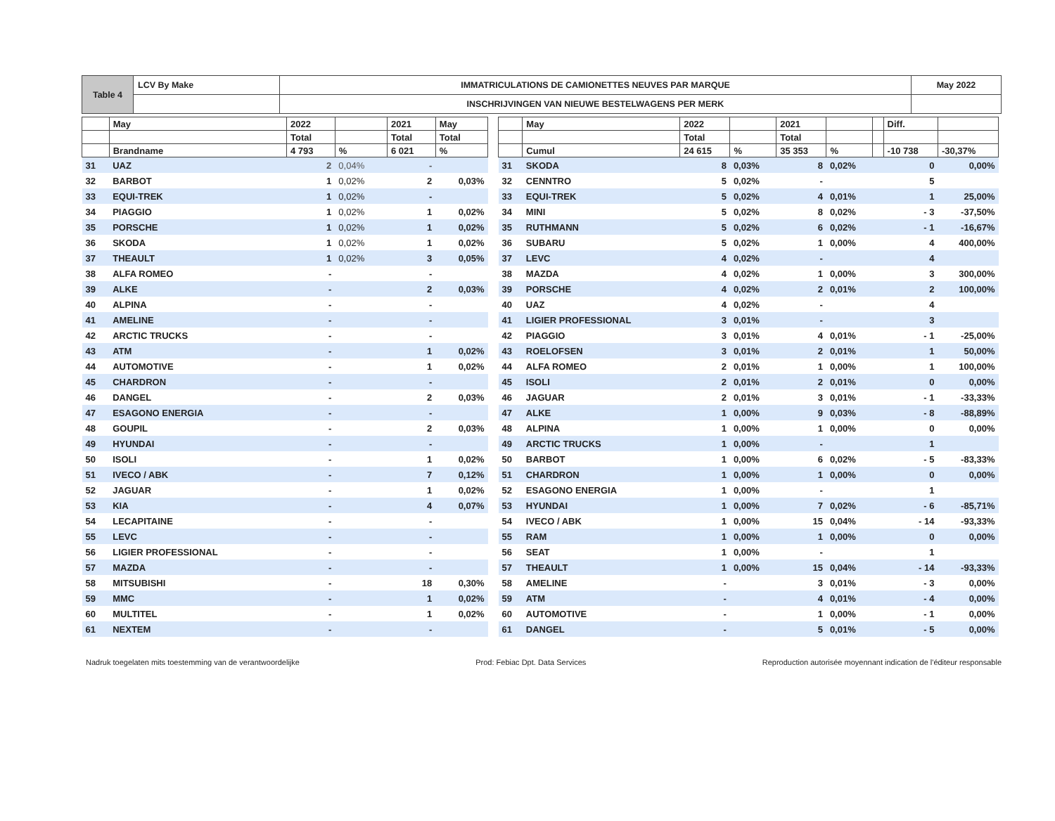| Table 4 | LCV By Make | IMMATRICULATIONS DE CAMIONETTES NEUVES PAR MARQUE | May 2022 |
| | | INSCHRIJVINGEN VAN NIEUWE BESTELWAGENS PER MERK | |
| | May | 2022 | | 2021 | May |
| --- | --- | --- | --- | --- | --- |
| | | Total | | Total | Total |
| | Brandname | 4 793 | % | 6 021 | % |
| 31 | UAZ | 2 | 0,04% | - | |
| 32 | BARBOT | 1 | 0,02% | 2 | 0,03% |
| 33 | EQUI-TREK | 1 | 0,02% | - | |
| 34 | PIAGGIO | 1 | 0,02% | 1 | 0,02% |
| 35 | PORSCHE | 1 | 0,02% | 1 | 0,02% |
| 36 | SKODA | 1 | 0,02% | 1 | 0,02% |
| 37 | THEAULT | 1 | 0,02% | 3 | 0,05% |
| 38 | ALFA ROMEO | - | | - | |
| 39 | ALKE | - | | 2 | 0,03% |
| 40 | ALPINA | - | | - | |
| 41 | AMELINE | - | | - | |
| 42 | ARCTIC TRUCKS | - | | - | |
| 43 | ATM | - | | 1 | 0,02% |
| 44 | AUTOMOTIVE | - | | 1 | 0,02% |
| 45 | CHARDRON | - | | - | |
| 46 | DANGEL | - | | 2 | 0,03% |
| 47 | ESAGONO ENERGIA | - | | - | |
| 48 | GOUPIL | - | | 2 | 0,03% |
| 49 | HYUNDAI | - | | - | |
| 50 | ISOLI | - | | 1 | 0,02% |
| 51 | IVECO / ABK | - | | 7 | 0,12% |
| 52 | JAGUAR | - | | 1 | 0,02% |
| 53 | KIA | - | | 4 | 0,07% |
| 54 | LECAPITAINE | - | | - | |
| 55 | LEVC | - | | - | |
| 56 | LIGIER PROFESSIONAL | - | | - | |
| 57 | MAZDA | - | | - | |
| 58 | MITSUBISHI | - | | 18 | 0,30% |
| 59 | MMC | - | | 1 | 0,02% |
| 60 | MULTITEL | - | | 1 | 0,02% |
| 61 | NEXTEM | - | | - | |
| | May | 2022 | | 2021 | | | Diff. | |
| --- | --- | --- | --- | --- | --- | --- | --- | --- |
| | | Total | | Total | | | | |
| | Cumul | 24 615 | % | 35 353 | % | | -10 738 | -30,37% |
| 31 | SKODA | 8 | 0,03% | 8 | 0,02% | | 0 | 0,00% |
| 32 | CENNTRO | 5 | 0,02% | - | | | 5 | |
| 33 | EQUI-TREK | 5 | 0,02% | 4 | 0,01% | | 1 | 25,00% |
| 34 | MINI | 5 | 0,02% | 8 | 0,02% | | - 3 | -37,50% |
| 35 | RUTHMANN | 5 | 0,02% | 6 | 0,02% | | - 1 | -16,67% |
| 36 | SUBARU | 5 | 0,02% | 1 | 0,00% | | 4 | 400,00% |
| 37 | LEVC | 4 | 0,02% | - | | | 4 | |
| 38 | MAZDA | 4 | 0,02% | 1 | 0,00% | | 3 | 300,00% |
| 39 | PORSCHE | 4 | 0,02% | 2 | 0,01% | | 2 | 100,00% |
| 40 | UAZ | 4 | 0,02% | - | | | 4 | |
| 41 | LIGIER PROFESSIONAL | 3 | 0,01% | - | | | 3 | |
| 42 | PIAGGIO | 3 | 0,01% | 4 | 0,01% | | - 1 | -25,00% |
| 43 | ROELOFSEN | 3 | 0,01% | 2 | 0,01% | | 1 | 50,00% |
| 44 | ALFA ROMEO | 2 | 0,01% | 1 | 0,00% | | 1 | 100,00% |
| 45 | ISOLI | 2 | 0,01% | 2 | 0,01% | | 0 | 0,00% |
| 46 | JAGUAR | 2 | 0,01% | 3 | 0,01% | | - 1 | -33,33% |
| 47 | ALKE | 1 | 0,00% | 9 | 0,03% | | - 8 | -88,89% |
| 48 | ALPINA | 1 | 0,00% | 1 | 0,00% | | 0 | 0,00% |
| 49 | ARCTIC TRUCKS | 1 | 0,00% | - | | | 1 | |
| 50 | BARBOT | 1 | 0,00% | 6 | 0,02% | | - 5 | -83,33% |
| 51 | CHARDRON | 1 | 0,00% | 1 | 0,00% | | 0 | 0,00% |
| 52 | ESAGONO ENERGIA | 1 | 0,00% | - | | | 1 | |
| 53 | HYUNDAI | 1 | 0,00% | 7 | 0,02% | | - 6 | -85,71% |
| 54 | IVECO / ABK | 1 | 0,00% | 15 | 0,04% | | - 14 | -93,33% |
| 55 | RAM | 1 | 0,00% | 1 | 0,00% | | 0 | 0,00% |
| 56 | SEAT | 1 | 0,00% | - | | | 1 | |
| 57 | THEAULT | 1 | 0,00% | 15 | 0,04% | | - 14 | -93,33% |
| 58 | AMELINE | - | | 3 | 0,01% | | - 3 | 0,00% |
| 59 | ATM | - | | 4 | 0,01% | | - 4 | 0,00% |
| 60 | AUTOMOTIVE | - | | 1 | 0,00% | | - 1 | 0,00% |
| 61 | DANGEL | - | | 5 | 0,01% | | - 5 | 0,00% |
Nadruk toegelaten mits toestemming van de verantwoordelijke Prod: Febiac Dpt. Data Services Reproduction autorisée moyennant indication de l'éditeur responsable